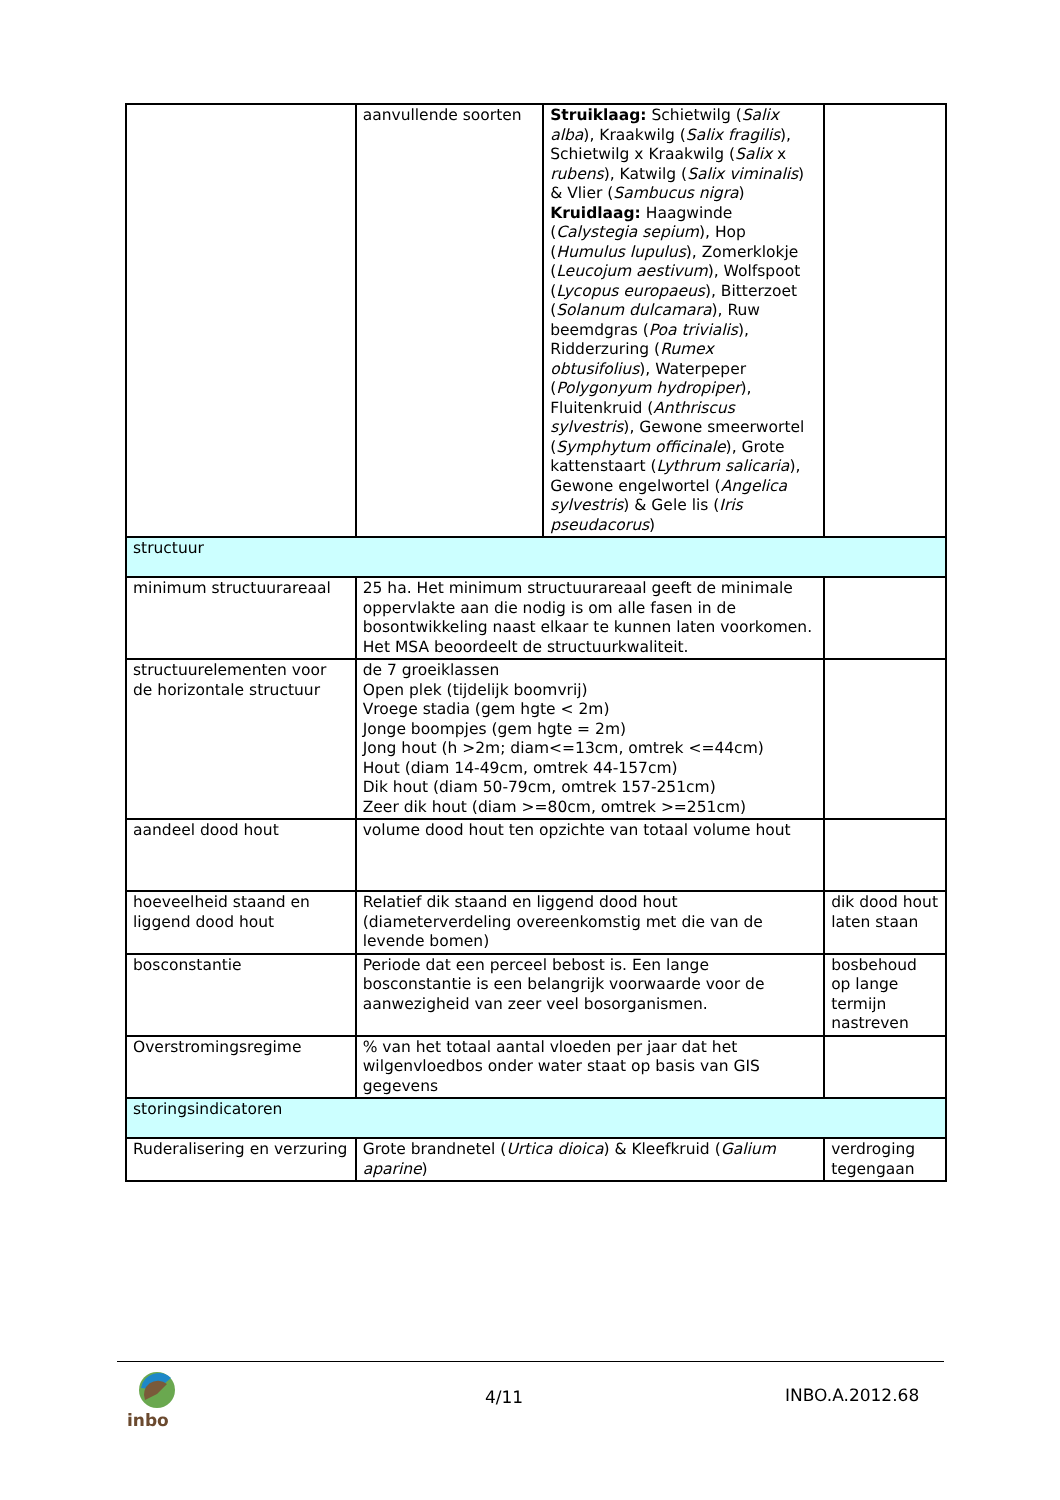| | aanvullende soorten | Struiklaag: Schietwilg ( Salix alba ), Kraakwilg ( Salix fragilis ), Schietwilg x Kraakwilg ( Salix x rubens ), Katwilg ( Salix viminalis ) & Vlier ( Sambucus nigra ) Kruidlaag: Haagwinde ( Calystegia sepium ), Hop ( Humulus lupulus ), Zomerklokje ( Leucojum aestivum ), Wolfspoot ( Lycopus europaeus ), Bitterzoet ( Solanum dulcamara ), Ruw beemdgras ( Poa trivialis ), Ridderzuring ( Rumex obtusifolius ), Waterpeper ( Polygonyum hydropiper ), Fluitenkruid ( Anthriscus sylvestris ), Gewone smeerwortel ( Symphytum officinale ), Grote kattenstaart ( Lythrum salicaria ), Gewone engelwortel ( Angelica sylvestris ) & Gele lis ( Iris pseudacorus ) | |
| structuur | | | |
| minimum structuurareaal | 25 ha. Het minimum structuurareaal geeft de minimale oppervlakte aan die nodig is om alle fasen in de bosontwikkeling naast elkaar te kunnen laten voorkomen. Het MSA beoordeelt de structuurkwaliteit. | | |
| structuurelementen voor de horizontale structuur | de 7 groeiklassen Open plek (tijdelijk boomvrij) Vroege stadia (gem hgte < 2m) Jonge boompjes (gem hgte = 2m) Jong hout (h >2m; diam<=13cm, omtrek <=44cm) Hout (diam 14-49cm, omtrek 44-157cm) Dik hout (diam 50-79cm, omtrek 157-251cm) Zeer dik hout (diam >=80cm, omtrek >=251cm) | | |
| aandeel dood hout | volume dood hout ten opzichte van totaal volume hout | | |
| hoeveelheid staand en liggend dood hout | Relatief dik staand en liggend dood hout (diameterverdeling overeenkomstig met die van de levende bomen) | | dik dood hout laten staan |
| bosconstantie | Periode dat een perceel bebost is. Een lange bosconstantie is een belangrijk voorwaarde voor de aanwezigheid van zeer veel bosorganismen. | | bosbehoud op lange termijn nastreven |
| Overstromingsregime | % van het totaal aantal vloeden per jaar dat het wilgenvloedbos onder water staat op basis van GIS gegevens | | |
| storingsindicatoren | | | |
| Ruderalisering en verzuring | Grote brandnetel ( Urtica dioica ) & Kleefkruid ( Galium aparine ) | | verdroging tegengaan |
inbo
4/11 INBO.A.2012.68